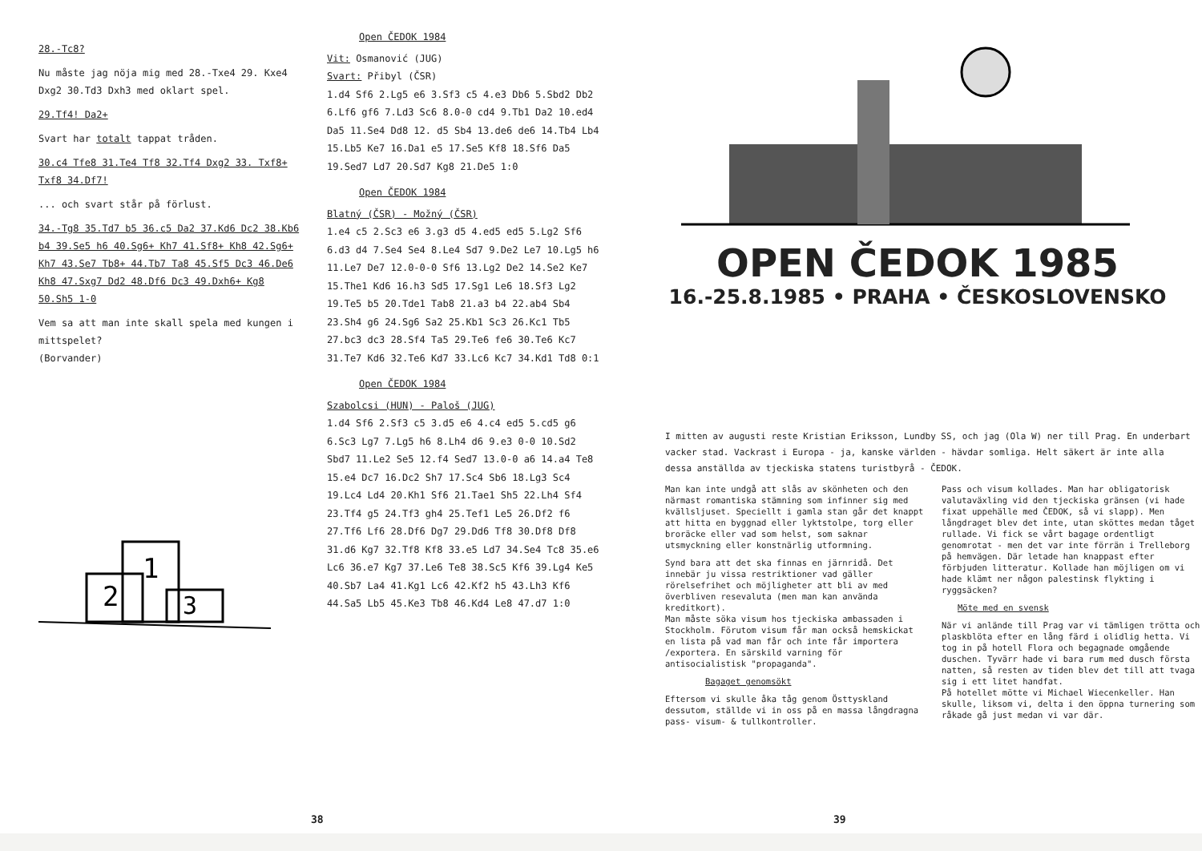28.-Tc8?
Nu måste jag nöja mig med 28.-Txe4 29. Kxe4 Dxg2 30.Td3 Dxh3 med oklart spel.
29.Tf4! Da2+
Svart har totalt tappat tråden.
30.c4 Tfe8 31.Te4 Tf8 32.Tf4 Dxg2 33. Txf8+ Txf8 34.Df7!
... och svart står på förlust.
34.-Tg8 35.Td7 b5 36.c5 Da2 37.Kd6 Dc2 38.Kb6 b4 39.Se5 h6 40.Sg6+ Kh7 41.Sf8+ Kh8 42.Sg6+ Kh7 43.Se7 Tb8+ 44.Tb7 Ta8 45.Sf5 Dc3 46.De6 Kh8 47.Sxg7 Dd2 48.Df6 Dc3 49.Dxh6+ Kg8 50.Sh5 1-0
Vem sa att man inte skall spela med kungen i mittspelet?
(Borvander)
2
1
3
Open ČEDOK 1984
Vit: Osmanović (JUG)
Svart: Přibyl (ČSR)
1.d4 Sf6 2.Lg5 e6 3.Sf3 c5 4.e3 Db6 5.Sbd2 Db2 6.Lf6 gf6 7.Ld3 Sc6 8.0-0 cd4 9.Tb1 Da2 10.ed4 Da5 11.Se4 Dd8 12. d5 Sb4 13.de6 de6 14.Tb4 Lb4 15.Lb5 Ke7 16.Da1 e5 17.Se5 Kf8 18.Sf6 Da5 19.Sed7 Ld7 20.Sd7 Kg8 21.De5 1:0
Open ČEDOK 1984
Blatný (ČSR) - Možný (ČSR)
1.e4 c5 2.Sc3 e6 3.g3 d5 4.ed5 ed5 5.Lg2 Sf6 6.d3 d4 7.Se4 Se4 8.Le4 Sd7 9.De2 Le7 10.Lg5 h6 11.Le7 De7 12.0-0-0 Sf6 13.Lg2 De2 14.Se2 Ke7 15.The1 Kd6 16.h3 Sd5 17.Sg1 Le6 18.Sf3 Lg2 19.Te5 b5 20.Tde1 Tab8 21.a3 b4 22.ab4 Sb4 23.Sh4 g6 24.Sg6 Sa2 25.Kb1 Sc3 26.Kc1 Tb5 27.bc3 dc3 28.Sf4 Ta5 29.Te6 fe6 30.Te6 Kc7 31.Te7 Kd6 32.Te6 Kd7 33.Lc6 Kc7 34.Kd1 Td8 0:1
Open ČEDOK 1984
Szabolcsi (HUN) - Paloš (JUG)
1.d4 Sf6 2.Sf3 c5 3.d5 e6 4.c4 ed5 5.cd5 g6 6.Sc3 Lg7 7.Lg5 h6 8.Lh4 d6 9.e3 0-0 10.Sd2 Sbd7 11.Le2 Se5 12.f4 Sed7 13.0-0 a6 14.a4 Te8 15.e4 Dc7 16.Dc2 Sh7 17.Sc4 Sb6 18.Lg3 Sc4 19.Lc4 Ld4 20.Kh1 Sf6 21.Tae1 Sh5 22.Lh4 Sf4 23.Tf4 g5 24.Tf3 gh4 25.Tef1 Le5 26.Df2 f6 27.Tf6 Lf6 28.Df6 Dg7 29.Dd6 Tf8 30.Df8 Df8 31.d6 Kg7 32.Tf8 Kf8 33.e5 Ld7 34.Se4 Tc8 35.e6 Lc6 36.e7 Kg7 37.Le6 Te8 38.Sc5 Kf6 39.Lg4 Ke5 40.Sb7 La4 41.Kg1 Lc6 42.Kf2 h5 43.Lh3 Kf6 44.Sa5 Lb5 45.Ke3 Tb8 46.Kd4 Le8 47.d7 1:0
38
OPEN ČEDOK 1985
16.-25.8.1985 • PRAHA • ČESKOSLOVENSKO
I mitten av augusti reste Kristian Eriksson, Lundby SS, och jag (Ola W) ner till Prag. En underbart vacker stad. Vackrast i Europa - ja, kanske världen - hävdar somliga. Helt säkert är inte alla dessa anställda av tjeckiska statens turistbyrå - ČEDOK.
Man kan inte undgå att slås av skönheten och den närmast romantiska stämning som infinner sig med kvällsljuset. Speciellt i gamla stan går det knappt att hitta en byggnad eller lyktstolpe, torg eller broräcke eller vad som helst, som saknar utsmyckning eller konstnärlig utformning.
Synd bara att det ska finnas en järnridå. Det innebär ju vissa restriktioner vad gäller rörelsefrihet och möjligheter att bli av med överbliven resevaluta (men man kan använda kreditkort).
Man måste söka visum hos tjeckiska ambassaden i Stockholm. Förutom visum får man också hemskickat en lista på vad man får och inte får importera /exportera. En särskild varning för antisocialistisk "propaganda".
Bagaget genomsökt
Eftersom vi skulle åka tåg genom Östtyskland dessutom, ställde vi in oss på en massa långdragna pass- visum- & tullkontroller.
Pass och visum kollades. Man har obligatorisk valutaväxling vid den tjeckiska gränsen (vi hade fixat uppehälle med ČEDOK, så vi slapp). Men långdraget blev det inte, utan sköttes medan tåget rullade. Vi fick se vårt bagage ordentligt genomrotat - men det var inte förrän i Trelleborg på hemvägen. Där letade han knappast efter förbjuden litteratur. Kollade han möjligen om vi hade klämt ner någon palestinsk flykting i ryggsäcken?
Möte med en svensk
När vi anlände till Prag var vi tämligen trötta och plaskblöta efter en lång färd i olidlig hetta. Vi tog in på hotell Flora och begagnade omgående duschen. Tyvärr hade vi bara rum med dusch första natten, så resten av tiden blev det till att tvaga sig i ett litet handfat.
På hotellet mötte vi Michael Wiecenkeller. Han skulle, liksom vi, delta i den öppna turnering som råkade gå just medan vi var där.
39